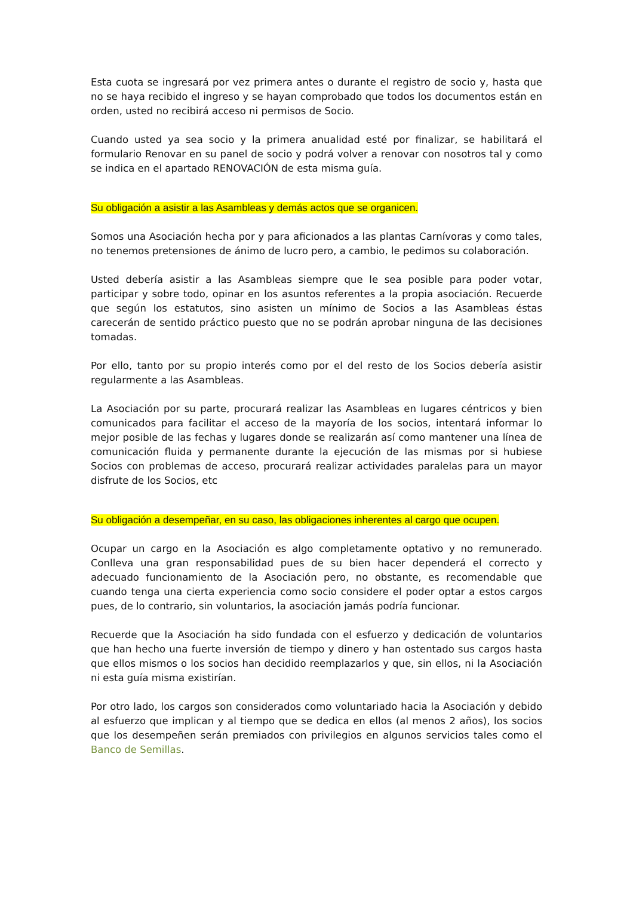Esta cuota se ingresará por vez primera antes o durante el registro de socio y, hasta que no se haya recibido el ingreso y se hayan comprobado que todos los documentos están en orden, usted no recibirá acceso ni permisos de Socio.
Cuando usted ya sea socio y la primera anualidad esté por finalizar, se habilitará el formulario Renovar en su panel de socio y podrá volver a renovar con nosotros tal y como se indica en el apartado RENOVACIÓN de esta misma guía.
Su obligación a asistir a las Asambleas y demás actos que se organicen.
Somos una Asociación hecha por y para aficionados a las plantas Carnívoras y como tales, no tenemos pretensiones de ánimo de lucro pero, a cambio, le pedimos su colaboración.
Usted debería asistir a las Asambleas siempre que le sea posible para poder votar, participar y sobre todo, opinar en los asuntos referentes a la propia asociación. Recuerde que según los estatutos, sino asisten un mínimo de Socios a las Asambleas éstas carecerán de sentido práctico puesto que no se podrán aprobar ninguna de las decisiones tomadas.
Por ello, tanto por su propio interés como por el del resto de los Socios debería asistir regularmente a las Asambleas.
La Asociación por su parte, procurará realizar las Asambleas en lugares céntricos y bien comunicados para facilitar el acceso de la mayoría de los socios, intentará informar lo mejor posible de las fechas y lugares donde se realizarán así como mantener una línea de comunicación fluida y permanente durante la ejecución de las mismas por si hubiese Socios con problemas de acceso, procurará realizar actividades paralelas para un mayor disfrute de los Socios, etc
Su obligación a desempeñar, en su caso, las obligaciones inherentes al cargo que ocupen.
Ocupar un cargo en la Asociación es algo completamente optativo y no remunerado. Conlleva una gran responsabilidad pues de su bien hacer dependerá el correcto y adecuado funcionamiento de la Asociación pero, no obstante, es recomendable que cuando tenga una cierta experiencia como socio considere el poder optar a estos cargos pues, de lo contrario, sin voluntarios, la asociación jamás podría funcionar.
Recuerde que la Asociación ha sido fundada con el esfuerzo y dedicación de voluntarios que han hecho una fuerte inversión de tiempo y dinero y han ostentado sus cargos hasta que ellos mismos o los socios han decidido reemplazarlos y que, sin ellos, ni la Asociación ni esta guía misma existirían.
Por otro lado, los cargos son considerados como voluntariado hacia la Asociación y debido al esfuerzo que implican y al tiempo que se dedica en ellos (al menos 2 años), los socios que los desempeñen serán premiados con privilegios en algunos servicios tales como el Banco de Semillas.